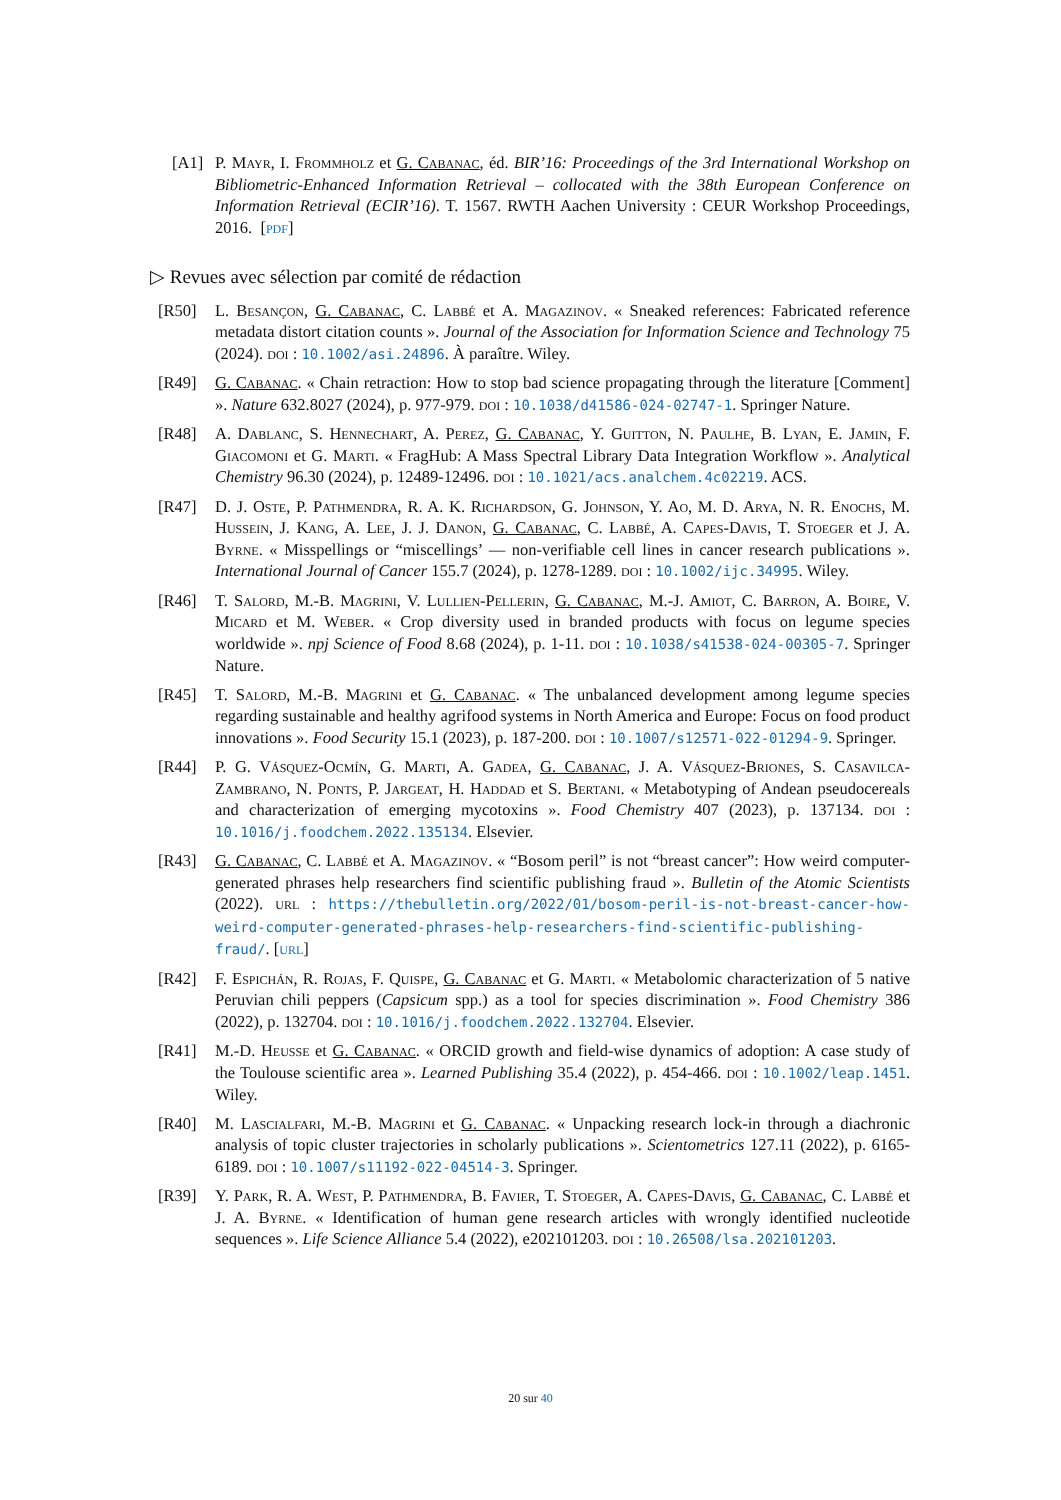[A1] P. Mayr, I. Frommholz et G. Cabanac, éd. BIR’16: Proceedings of the 3rd International Workshop on Bibliometric-Enhanced Information Retrieval – collocated with the 38th European Conference on Information Retrieval (ECIR’16). T. 1567. RWTH Aachen University : CEUR Workshop Proceedings, 2016. [pdf]
▷ Revues avec sélection par comité de rédaction
[R50] L. Besançon, G. Cabanac, C. Labbé et A. Magazinov. « Sneaked references: Fabricated reference metadata distort citation counts ». Journal of the Association for Information Science and Technology 75 (2024). doi : 10.1002/asi.24896. À paraître. Wiley.
[R49] G. Cabanac. « Chain retraction: How to stop bad science propagating through the literature [Comment] ». Nature 632.8027 (2024), p. 977-979. doi : 10.1038/d41586-024-02747-1. Springer Nature.
[R48] A. Dablanc, S. Hennechart, A. Perez, G. Cabanac, Y. Guitton, N. Paulhe, B. Lyan, E. Jamin, F. Giacomoni et G. Marti. « FragHub: A Mass Spectral Library Data Integration Workflow ». Analytical Chemistry 96.30 (2024), p. 12489-12496. doi : 10.1021/acs.analchem.4c02219. ACS.
[R47] D. J. Oste, P. Pathmendra, R. A. K. Richardson, G. Johnson, Y. Ao, M. D. Arya, N. R. Enochs, M. Hussein, J. Kang, A. Lee, J. J. Danon, G. Cabanac, C. Labbé, A. Capes-Davis, T. Stoeger et J. A. Byrne. « Misspellings or “miscellings’ — non-verifiable cell lines in cancer research publications ». International Journal of Cancer 155.7 (2024), p. 1278-1289. doi : 10.1002/ijc.34995. Wiley.
[R46] T. Salord, M.-B. Magrini, V. Lullien-Pellerin, G. Cabanac, M.-J. Amiot, C. Barron, A. Boire, V. Micard et M. Weber. « Crop diversity used in branded products with focus on legume species worldwide ». npj Science of Food 8.68 (2024), p. 1-11. doi : 10.1038/s41538-024-00305-7. Springer Nature.
[R45] T. Salord, M.-B. Magrini et G. Cabanac. « The unbalanced development among legume species regarding sustainable and healthy agrifood systems in North America and Europe: Focus on food product innovations ». Food Security 15.1 (2023), p. 187-200. doi : 10.1007/s12571-022-01294-9. Springer.
[R44] P. G. Vásquez-Ocmín, G. Marti, A. Gadea, G. Cabanac, J. A. Vásquez-Briones, S. Casavilca-Zambrano, N. Ponts, P. Jargeat, H. Haddad et S. Bertani. « Metabotyping of Andean pseudocereals and characterization of emerging mycotoxins ». Food Chemistry 407 (2023), p. 137134. doi : 10.1016/j.foodchem.2022.135134. Elsevier.
[R43] G. Cabanac, C. Labbé et A. Magazinov. « “Bosom peril” is not “breast cancer”: How weird computer-generated phrases help researchers find scientific publishing fraud ». Bulletin of the Atomic Scientists (2022). url : https://thebulletin.org/2022/01/bosom-peril-is-not-breast-cancer-how-weird-computer-generated-phrases-help-researchers-find-scientific-publishing-fraud/. [url]
[R42] F. Espichán, R. Rojas, F. Quispe, G. Cabanac et G. Marti. « Metabolomic characterization of 5 native Peruvian chili peppers (Capsicum spp.) as a tool for species discrimination ». Food Chemistry 386 (2022), p. 132704. doi : 10.1016/j.foodchem.2022.132704. Elsevier.
[R41] M.-D. Heusse et G. Cabanac. « ORCID growth and field-wise dynamics of adoption: A case study of the Toulouse scientific area ». Learned Publishing 35.4 (2022), p. 454-466. doi : 10.1002/leap.1451. Wiley.
[R40] M. Lascialfari, M.-B. Magrini et G. Cabanac. « Unpacking research lock-in through a diachronic analysis of topic cluster trajectories in scholarly publications ». Scientometrics 127.11 (2022), p. 6165-6189. doi : 10.1007/s11192-022-04514-3. Springer.
[R39] Y. Park, R. A. West, P. Pathmendra, B. Favier, T. Stoeger, A. Capes-Davis, G. Cabanac, C. Labbé et J. A. Byrne. « Identification of human gene research articles with wrongly identified nucleotide sequences ». Life Science Alliance 5.4 (2022), e202101203. doi : 10.26508/lsa.202101203.
20 sur 40